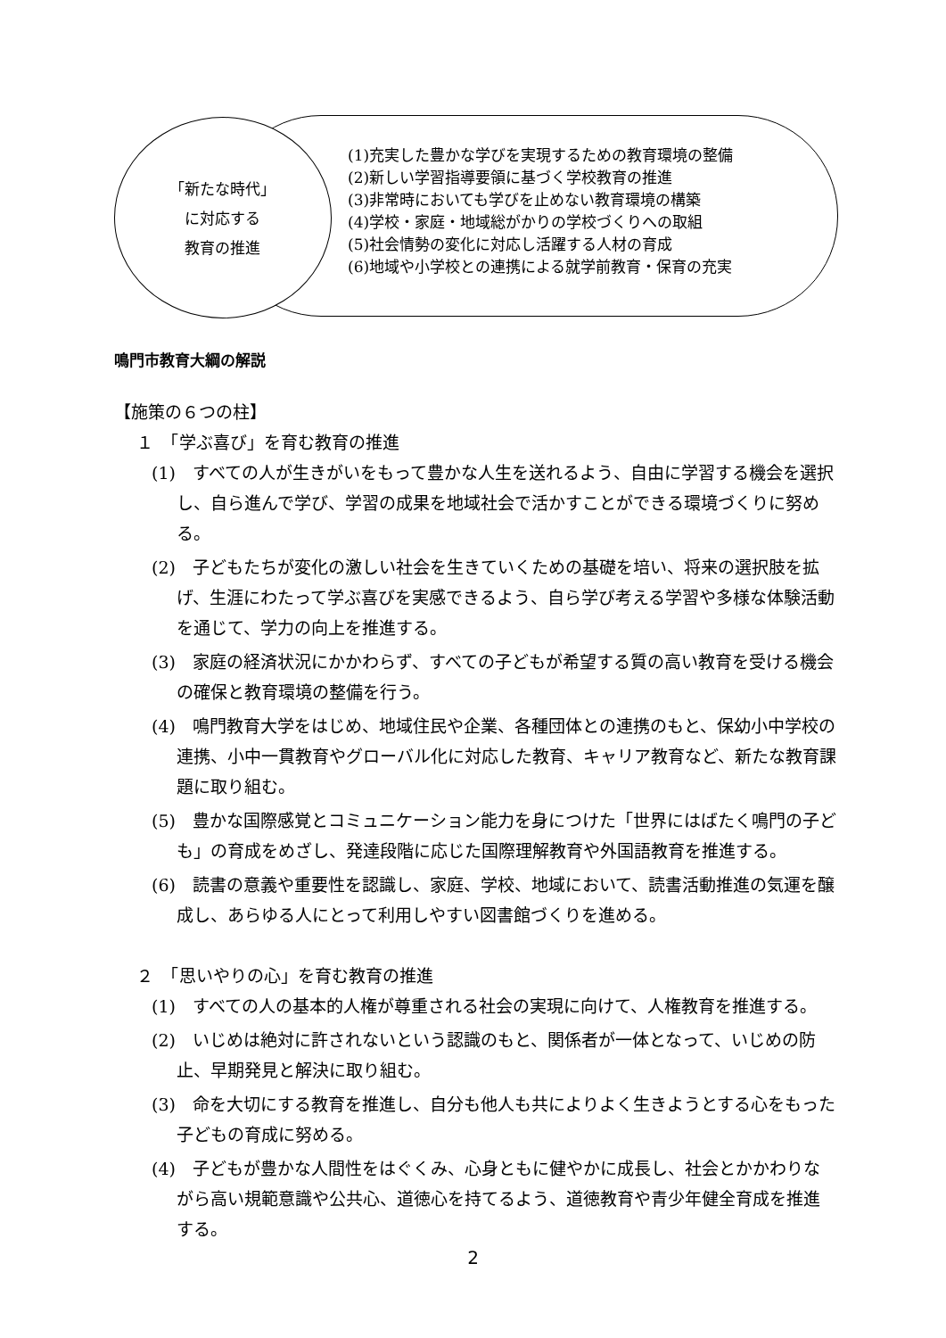「新たな時代」
に対応する
教育の推進
(1)充実した豊かな学びを実現するための教育環境の整備
(2)新しい学習指導要領に基づく学校教育の推進
(3)非常時においても学びを止めない教育環境の構築
(4)学校・家庭・地域総がかりの学校づくりへの取組
(5)社会情勢の変化に対応し活躍する人材の育成
(6)地域や小学校との連携による就学前教育・保育の充実
鳴門市教育大綱の解説
【施策の６つの柱】
１　「学ぶ喜び」を育む教育の推進
(1)　すべての人が生きがいをもって豊かな人生を送れるよう、自由に学習する機会を選択し、自ら進んで学び、学習の成果を地域社会で活かすことができる環境づくりに努める。
(2)　子どもたちが変化の激しい社会を生きていくための基礎を培い、将来の選択肢を拡げ、生涯にわたって学ぶ喜びを実感できるよう、自ら学び考える学習や多様な体験活動を通じて、学力の向上を推進する。
(3)　家庭の経済状況にかかわらず、すべての子どもが希望する質の高い教育を受ける機会の確保と教育環境の整備を行う。
(4)　鳴門教育大学をはじめ、地域住民や企業、各種団体との連携のもと、保幼小中学校の連携、小中一貫教育やグローバル化に対応した教育、キャリア教育など、新たな教育課題に取り組む。
(5)　豊かな国際感覚とコミュニケーション能力を身につけた「世界にはばたく鳴門の子ども」の育成をめざし、発達段階に応じた国際理解教育や外国語教育を推進する。
(6)　読書の意義や重要性を認識し、家庭、学校、地域において、読書活動推進の気運を醸成し、あらゆる人にとって利用しやすい図書館づくりを進める。
２　「思いやりの心」を育む教育の推進
(1)　すべての人の基本的人権が尊重される社会の実現に向けて、人権教育を推進する。
(2)　いじめは絶対に許されないという認識のもと、関係者が一体となって、いじめの防止、早期発見と解決に取り組む。
(3)　命を大切にする教育を推進し、自分も他人も共によりよく生きようとする心をもった子どもの育成に努める。
(4)　子どもが豊かな人間性をはぐくみ、心身ともに健やかに成長し、社会とかかわりながら高い規範意識や公共心、道徳心を持てるよう、道徳教育や青少年健全育成を推進する。
2